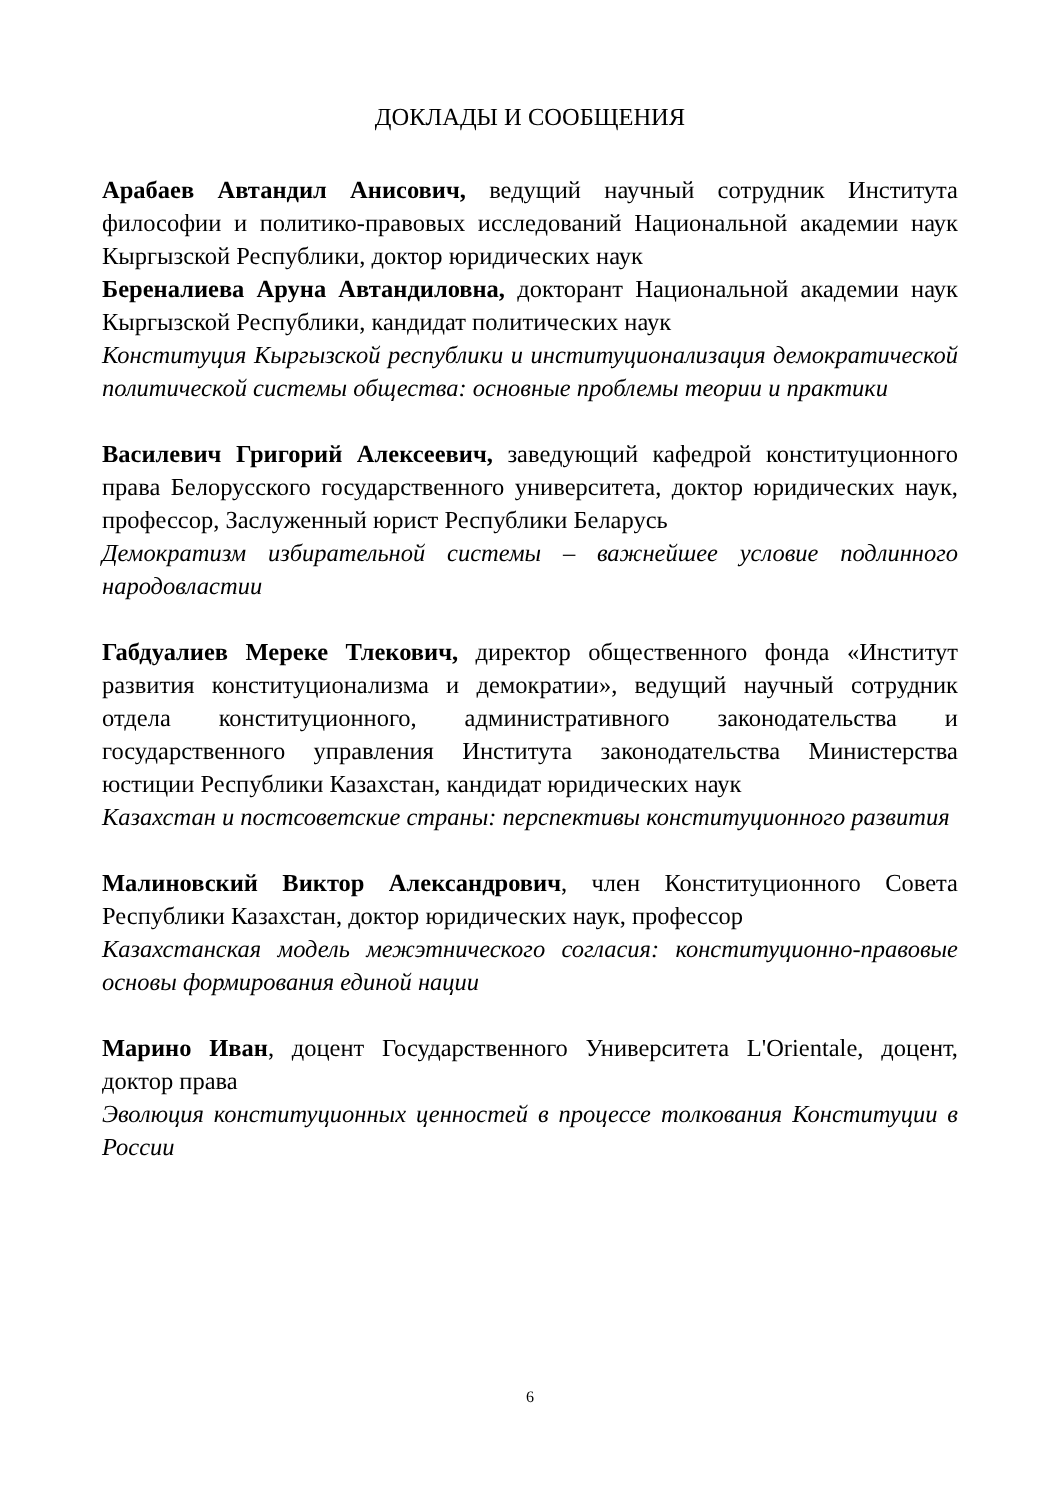ДОКЛАДЫ И СООБЩЕНИЯ
Арабаев Автандил Анисович, ведущий научный сотрудник Института философии и политико-правовых исследований Национальной академии наук Кыргызской Республики, доктор юридических наук
Береналиева Аруна Автандиловна, докторант Национальной академии наук Кыргызской Республики, кандидат политических наук
Конституция Кыргызской республики и институционализация демократической политической системы общества: основные проблемы теории и практики
Василевич Григорий Алексеевич, заведующий кафедрой конституционного права Белорусского государственного университета, доктор юридических наук, профессор, Заслуженный юрист Республики Беларусь
Демократизм избирательной системы – важнейшее условие подлинного народовластии
Габдуалиев Мереке Тлекович, директор общественного фонда «Институт развития конституционализма и демократии», ведущий научный сотрудник отдела конституционного, административного законодательства и государственного управления Института законодательства Министерства юстиции Республики Казахстан, кандидат юридических наук
Казахстан и постсоветские страны: перспективы конституционного развития
Малиновский Виктор Александрович, член Конституционного Совета Республики Казахстан, доктор юридических наук, профессор
Казахстанская модель межэтнического согласия: конституционно-правовые основы формирования единой нации
Марино Иван, доцент Государственного Университета L'Orientale, доцент, доктор права
Эволюция конституционных ценностей в процессе толкования Конституции в России
6